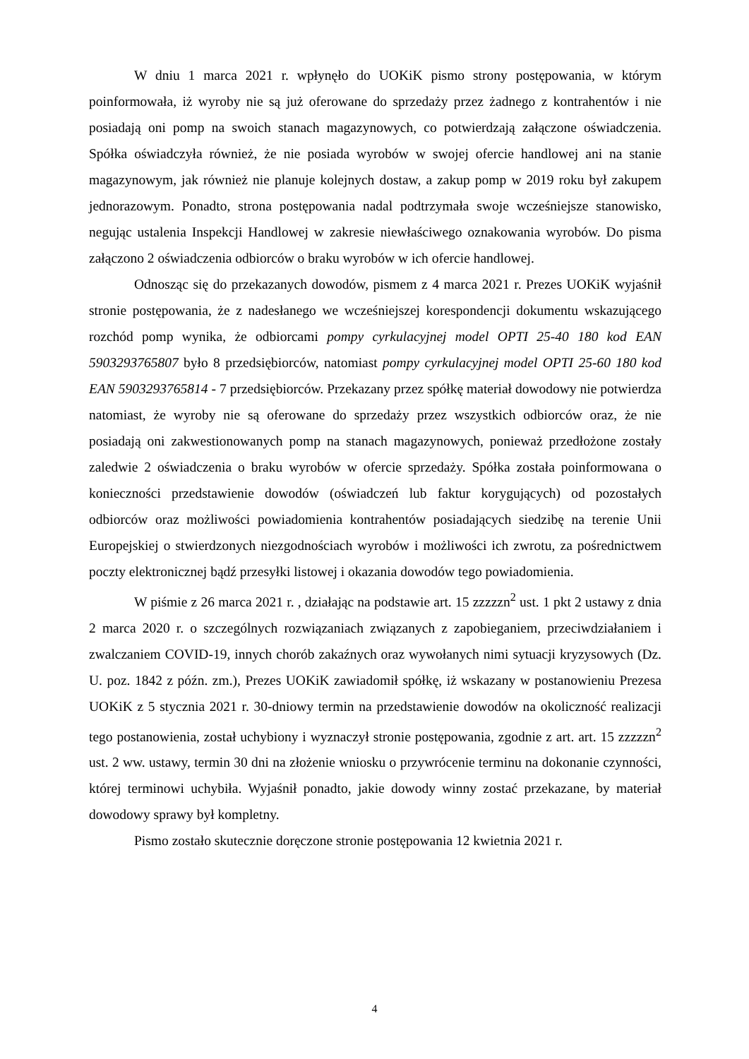W dniu 1 marca 2021 r. wpłynęło do UOKiK pismo strony postępowania, w którym poinformowała, iż wyroby nie są już oferowane do sprzedaży przez żadnego z kontrahentów i nie posiadają oni pomp na swoich stanach magazynowych, co potwierdzają załączone oświadczenia. Spółka oświadczyła również, że nie posiada wyrobów w swojej ofercie handlowej ani na stanie magazynowym, jak również nie planuje kolejnych dostaw, a zakup pomp w 2019 roku był zakupem jednorazowym. Ponadto, strona postępowania nadal podtrzymała swoje wcześniejsze stanowisko, negując ustalenia Inspekcji Handlowej w zakresie niewłaściwego oznakowania wyrobów. Do pisma załączono 2 oświadczenia odbiorców o braku wyrobów w ich ofercie handlowej.
Odnosząc się do przekazanych dowodów, pismem z 4 marca 2021 r. Prezes UOKiK wyjaśnił stronie postępowania, że z nadesłanego we wcześniejszej korespondencji dokumentu wskazującego rozchód pomp wynika, że odbiorcami pompy cyrkulacyjnej model OPTI 25-40 180 kod EAN 5903293765807 było 8 przedsiębiorców, natomiast pompy cyrkulacyjnej model OPTI 25-60 180 kod EAN 5903293765814 - 7 przedsiębiorców. Przekazany przez spółkę materiał dowodowy nie potwierdza natomiast, że wyroby nie są oferowane do sprzedaży przez wszystkich odbiorców oraz, że nie posiadają oni zakwestionowanych pomp na stanach magazynowych, ponieważ przedłożone zostały zaledwie 2 oświadczenia o braku wyrobów w ofercie sprzedaży. Spółka została poinformowana o konieczności przedstawienie dowodów (oświadczeń lub faktur korygujących) od pozostałych odbiorców oraz możliwości powiadomienia kontrahentów posiadających siedzibę na terenie Unii Europejskiej o stwierdzonych niezgodnościach wyrobów i możliwości ich zwrotu, za pośrednictwem poczty elektronicznej bądź przesyłki listowej i okazania dowodów tego powiadomienia.
W piśmie z 26 marca 2021 r. , działając na podstawie art. 15 zzzzzn<sup>2</sup> ust. 1 pkt 2 ustawy z dnia 2 marca 2020 r. o szczególnych rozwiązaniach związanych z zapobieganiem, przeciwdziałaniem i zwalczaniem COVID-19, innych chorób zakaźnych oraz wywołanych nimi sytuacji kryzysowych (Dz. U. poz. 1842 z późn. zm.), Prezes UOKiK zawiadomił spółkę, iż wskazany w postanowieniu Prezesa UOKiK z 5 stycznia 2021 r. 30-dniowy termin na przedstawienie dowodów na okoliczność realizacji tego postanowienia, został uchybiony i wyznaczył stronie postępowania, zgodnie z art. art. 15 zzzzzn<sup>2</sup> ust. 2 ww. ustawy, termin 30 dni na złożenie wniosku o przywrócenie terminu na dokonanie czynności, której terminowi uchybiła. Wyjaśnił ponadto, jakie dowody winny zostać przekazane, by materiał dowodowy sprawy był kompletny.
Pismo zostało skutecznie doręczone stronie postępowania 12 kwietnia 2021 r.
4